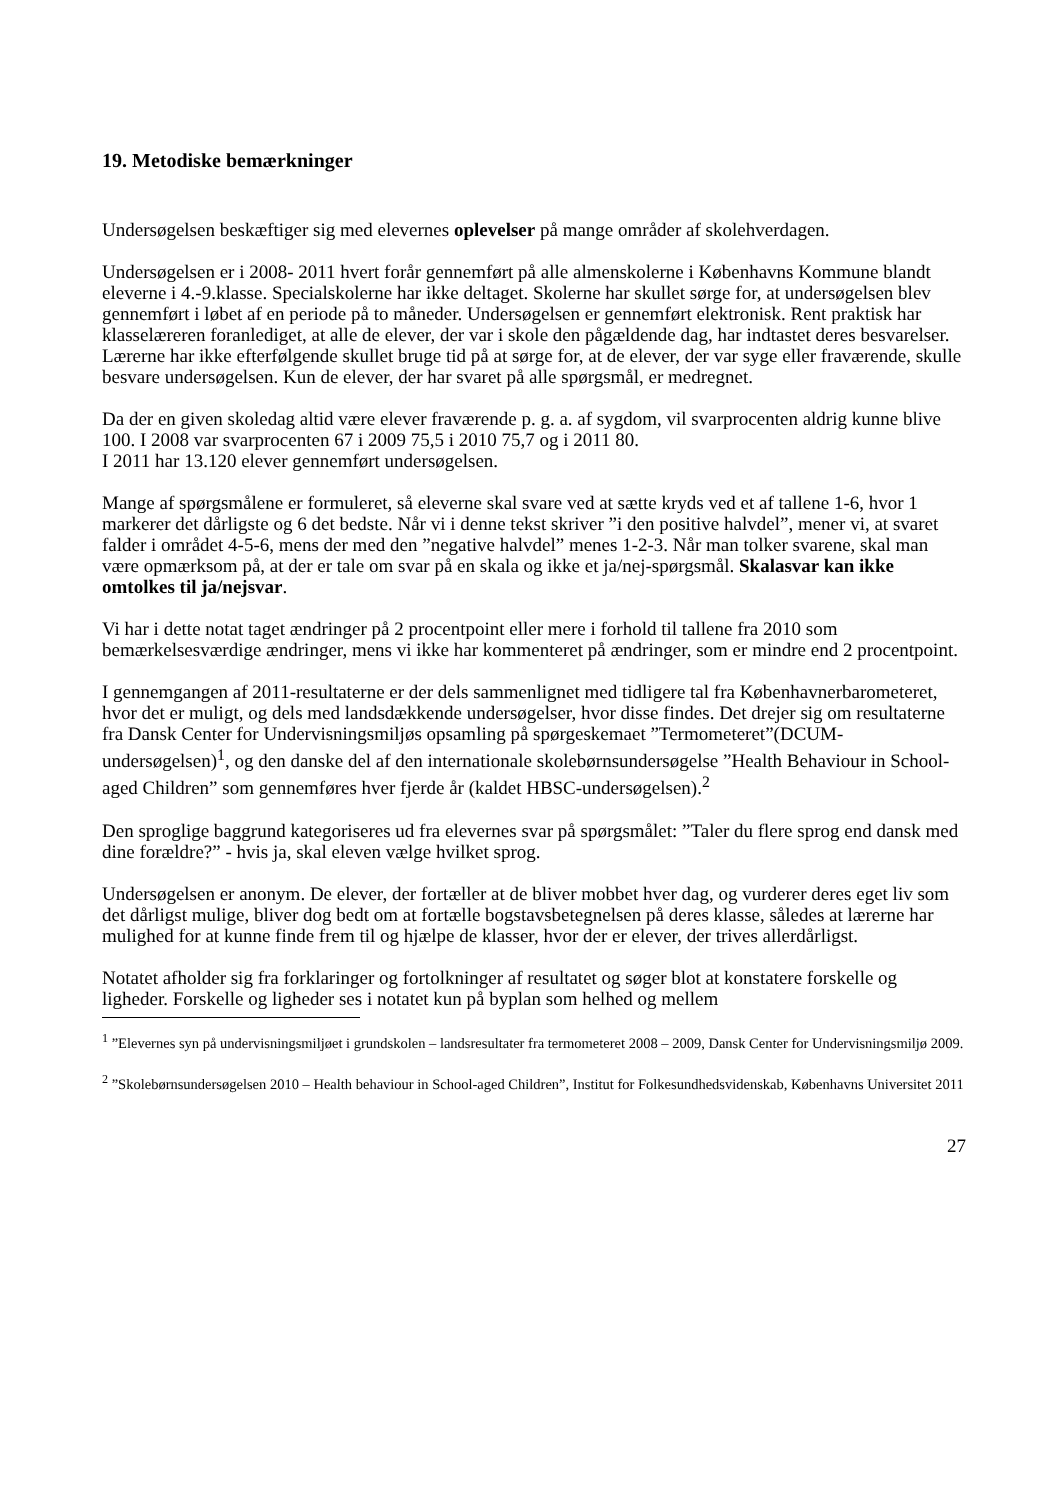19. Metodiske bemærkninger
Undersøgelsen beskæftiger sig med elevernes oplevelser på mange områder af skolehverdagen.
Undersøgelsen er i 2008- 2011 hvert forår gennemført på alle almenskolerne i Københavns Kommune blandt eleverne i 4.-9.klasse. Specialskolerne har ikke deltaget. Skolerne har skullet sørge for, at undersøgelsen blev gennemført i løbet af en periode på to måneder. Undersøgelsen er gennemført elektronisk. Rent praktisk har klasselæreren foranlediget, at alle de elever, der var i skole den pågældende dag, har indtastet deres besvarelser. Lærerne har ikke efterfølgende skullet bruge tid på at sørge for, at de elever, der var syge eller fraværende, skulle besvare undersøgelsen. Kun de elever, der har svaret på alle spørgsmål, er medregnet.
Da der en given skoledag altid være elever fraværende p. g. a. af sygdom, vil svarprocenten aldrig kunne blive 100. I 2008 var svarprocenten 67 i 2009 75,5 i 2010 75,7 og i 2011 80.
I 2011 har 13.120 elever gennemført undersøgelsen.
Mange af spørgsmålene er formuleret, så eleverne skal svare ved at sætte kryds ved et af tallene 1-6, hvor 1 markerer det dårligste og 6 det bedste. Når vi i denne tekst skriver ”i den positive halvdel”, mener vi, at svaret falder i området 4-5-6, mens der med den ”negative halvdel” menes 1-2-3. Når man tolker svarene, skal man være opmærksom på, at der er tale om svar på en skala og ikke et ja/nej-spørgsmål. Skalasvar kan ikke omtolkes til ja/nejsvar.
Vi har i dette notat taget ændringer på 2 procentpoint eller mere i forhold til tallene fra 2010 som bemærkelsesværdige ændringer, mens vi ikke har kommenteret på ændringer, som er mindre end 2 procentpoint.
I gennemgangen af 2011-resultaterne er der dels sammenlignet med tidligere tal fra Københavnerbarometeret, hvor det er muligt, og dels med landsdækkende undersøgelser, hvor disse findes. Det drejer sig om resultaterne fra Dansk Center for Undervisningsmiljøs opsamling på spørgeskemaet ”Termometeret”(DCUM-undersøgelsen)<sup>1</sup>, og den danske del af den internationale skolebørnsundersøgelse ”Health Behaviour in School-aged Children” som gennemføres hver fjerde år (kaldet HBSC-undersøgelsen).<sup>2</sup>
Den sproglige baggrund kategoriseres ud fra elevernes svar på spørgsmålet: ”Taler du flere sprog end dansk med dine forældre?” - hvis ja, skal eleven vælge hvilket sprog.
Undersøgelsen er anonym. De elever, der fortæller at de bliver mobbet hver dag, og vurderer deres eget liv som det dårligst mulige, bliver dog bedt om at fortælle bogstavsbetegnelsen på deres klasse, således at lærerne har mulighed for at kunne finde frem til og hjælpe de klasser, hvor der er elever, der trives allerdårligst.
Notatet afholder sig fra forklaringer og fortolkninger af resultatet og søger blot at konstatere forskelle og ligheder. Forskelle og ligheder ses i notatet kun på byplan som helhed og mellem
<sup>1</sup> ”Elevernes syn på undervisningsmiljøet i grundskolen – landsresultater fra termometeret 2008 – 2009, Dansk Center for Undervisningsmiljø 2009.
<sup>2</sup> ”Skolebørnsundersøgelsen 2010 – Health behaviour in School-aged Children”, Institut for Folkesundhedsvidenskab, Københavns Universitet 2011
27